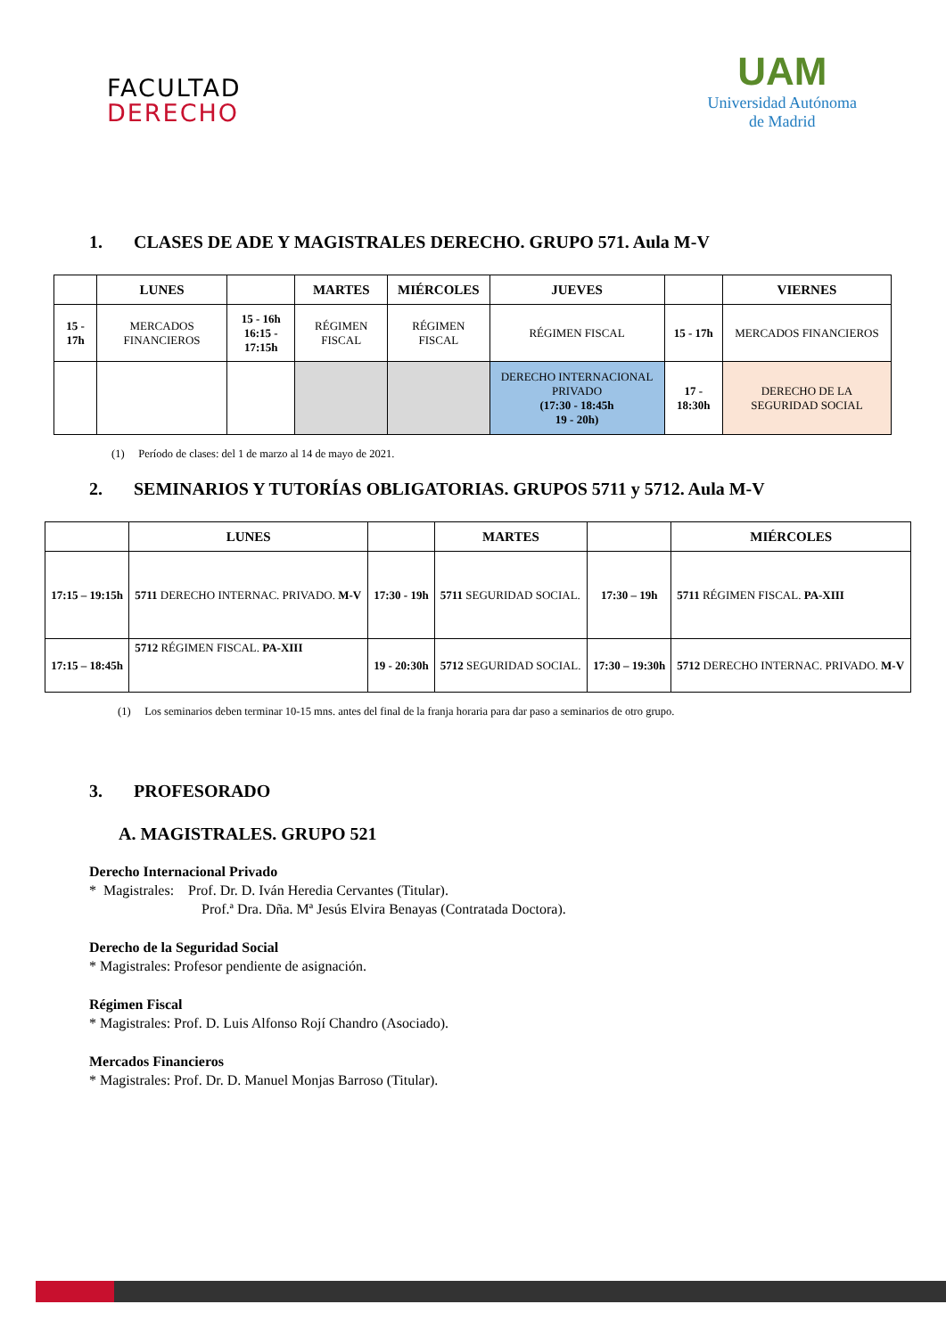FACULTAD
DERECHO
UAM
Universidad Autónoma
de Madrid
1. CLASES DE ADE Y MAGISTRALES DERECHO. GRUPO 571. Aula M-V
| | LUNES | | MARTES | MIÉRCOLES | JUEVES | | VIERNES |
| --- | --- | --- | --- | --- | --- | --- | --- |
| 15 - 17h | MERCADOS FINANCIEROS | 15 - 16h 16:15 - 17:15h | RÉGIMEN FISCAL | RÉGIMEN FISCAL | RÉGIMEN FISCAL | 15 - 17h | MERCADOS FINANCIEROS |
| | | | | | DERECHO INTERNACIONAL PRIVADO (17:30 - 18:45h 19 - 20h) | 17 - 18:30h | DERECHO DE LA SEGURIDAD SOCIAL |
(1) Período de clases: del 1 de marzo al 14 de mayo de 2021.
2. SEMINARIOS Y TUTORÍAS OBLIGATORIAS. GRUPOS 5711 y 5712. Aula M-V
| | LUNES | | MARTES | | MIÉRCOLES |
| --- | --- | --- | --- | --- | --- |
| 17:15 – 19:15h | 5711 DERECHO INTERNAC. PRIVADO. M-V | 17:30 - 19h | 5711 SEGURIDAD SOCIAL. | 17:30 – 19h | 5711 RÉGIMEN FISCAL. PA-XIII |
| 17:15 – 18:45h | 5712 RÉGIMEN FISCAL. PA-XIII | 19 - 20:30h | 5712 SEGURIDAD SOCIAL. | 17:30 – 19:30h | 5712 DERECHO INTERNAC. PRIVADO. M-V |
(1) Los seminarios deben terminar 10-15 mns. antes del final de la franja horaria para dar paso a seminarios de otro grupo.
3. PROFESORADO
A. MAGISTRALES. GRUPO 521
Derecho Internacional Privado
* Magistrales: Prof. Dr. D. Iván Heredia Cervantes (Titular).
Prof.ª Dra. Dña. Mª Jesús Elvira Benayas (Contratada Doctora).
Derecho de la Seguridad Social
* Magistrales: Profesor pendiente de asignación.
Régimen Fiscal
* Magistrales: Prof. D. Luis Alfonso Rojí Chandro (Asociado).
Mercados Financieros
* Magistrales: Prof. Dr. D. Manuel Monjas Barroso (Titular).